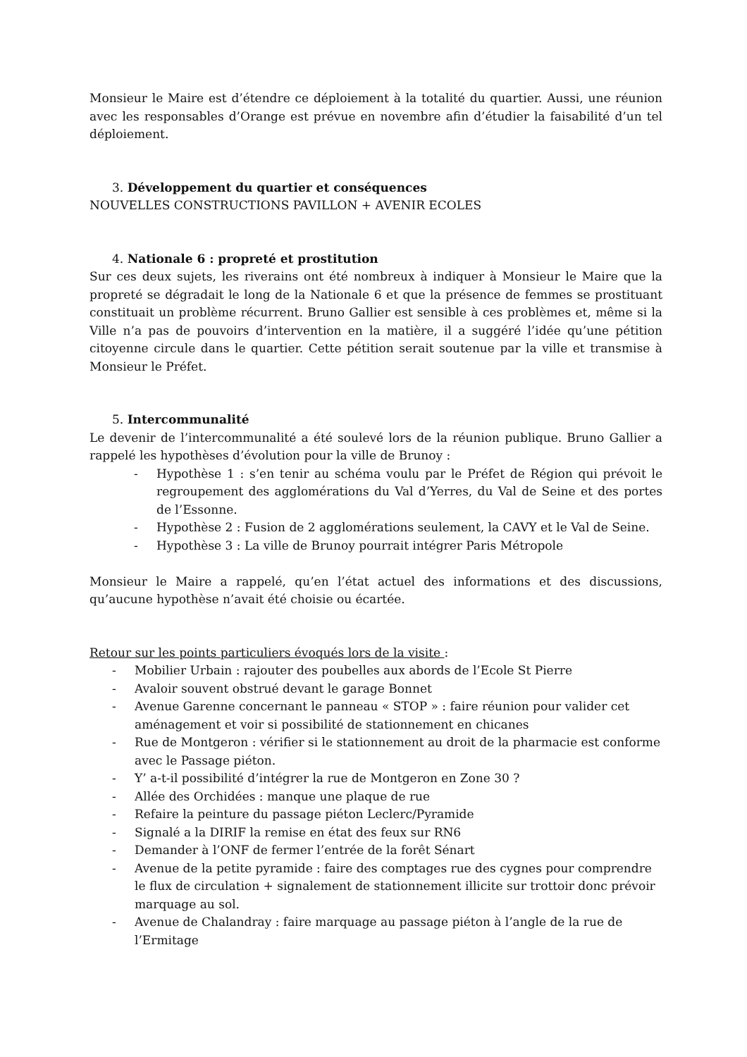Monsieur le Maire est d’étendre ce déploiement à la totalité du quartier. Aussi, une réunion avec les responsables d’Orange est prévue en novembre afin d’étudier la faisabilité d’un tel déploiement.
3. Développement du quartier et conséquences
NOUVELLES CONSTRUCTIONS PAVILLON + AVENIR ECOLES
4. Nationale 6 : propreté et prostitution
Sur ces deux sujets, les riverains ont été nombreux à indiquer à Monsieur le Maire que la propreté se dégradait le long de la Nationale 6 et que la présence de femmes se prostituant constituait un problème récurrent. Bruno Gallier est sensible à ces problèmes et, même si la Ville n’a pas de pouvoirs d’intervention en la matière, il a suggéré l’idée qu’une pétition citoyenne circule dans le quartier. Cette pétition serait soutenue par la ville et transmise à Monsieur le Préfet.
5. Intercommunalité
Le devenir de l’intercommunalité a été soulevé lors de la réunion publique. Bruno Gallier a rappelé les hypothèses d’évolution pour la ville de Brunoy :
- Hypothèse 1 : s’en tenir au schéma voulu par le Préfet de Région qui prévoit le regroupement des agglomérations du Val d’Yerres, du Val de Seine et des portes de l’Essonne.
- Hypothèse 2 : Fusion de 2 agglomérations seulement, la CAVY et le Val de Seine.
- Hypothèse 3 : La ville de Brunoy pourrait intégrer Paris Métropole
Monsieur le Maire a rappelé, qu’en l’état actuel des informations et des discussions, qu’aucune hypothèse n’avait été choisie ou écartée.
Retour sur les points particuliers évoqués lors de la visite :
- Mobilier Urbain : rajouter des poubelles aux abords de l’Ecole St Pierre
- Avaloir souvent obstrué devant le garage Bonnet
- Avenue Garenne concernant le panneau « STOP » : faire réunion pour valider cet aménagement et voir si possibilité de stationnement en chicanes
- Rue de Montgeron : vérifier si le stationnement au droit de la pharmacie est conforme avec le Passage piéton.
- Y’ a-t-il possibilité d’intégrer la rue de Montgeron en Zone 30 ?
- Allée des Orchidées : manque une plaque de rue
- Refaire la peinture du passage piéton Leclerc/Pyramide
- Signalé a la DIRIF la remise en état des feux sur RN6
- Demander à l’ONF de fermer l’entrée de la forêt Sénart
- Avenue de la petite pyramide : faire des comptages rue des cygnes pour comprendre le flux de circulation + signalement de stationnement illicite sur trottoir donc prévoir marquage au sol.
- Avenue de Chalandray : faire marquage au passage piéton à l’angle de la rue de l’Ermitage